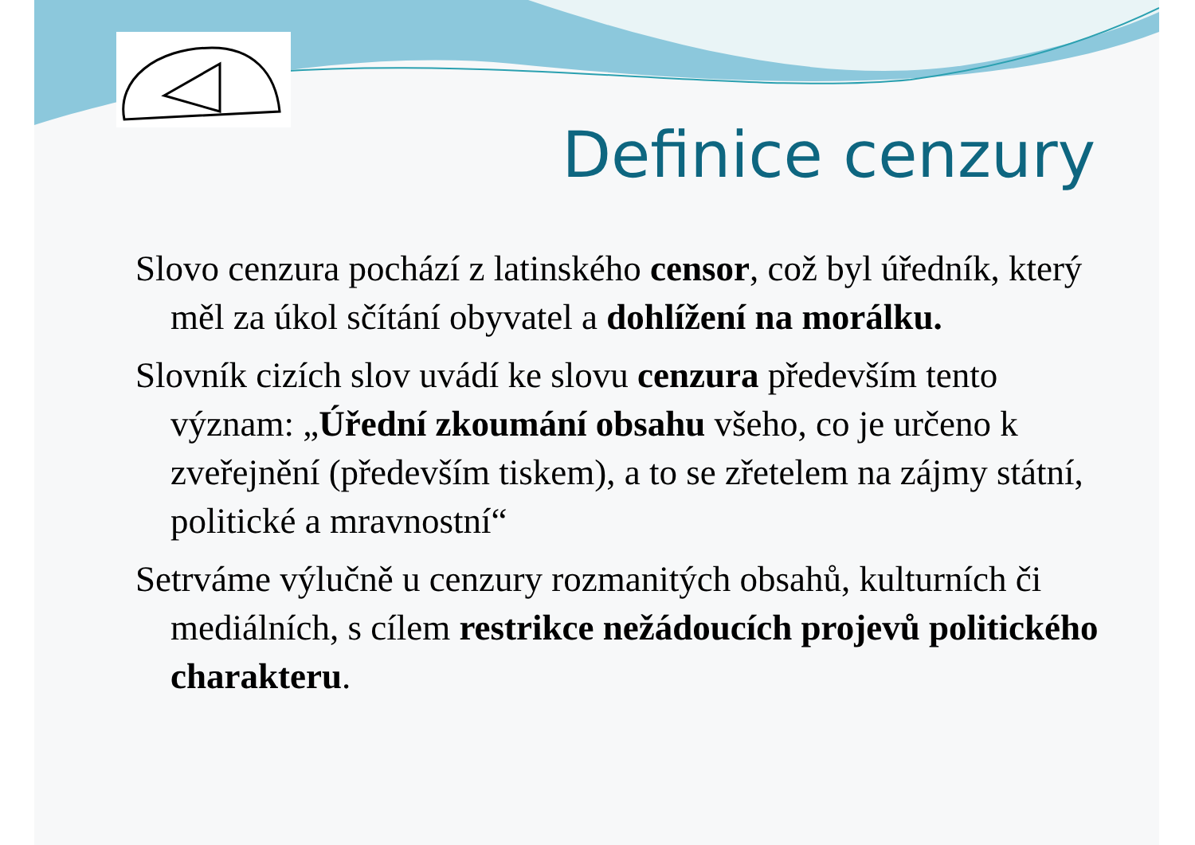Definice cenzury
Slovo cenzura pochází z latinského censor, což byl úředník, který měl za úkol sčítání obyvatel a dohlížení na morálku.
Slovník cizích slov uvádí ke slovu cenzura především tento význam: „Úřední zkoumání obsahu všeho, co je určeno k zveřejnění (především tiskem), a to se zřetelem na zájmy státní, politické a mravnostní“
Setrváme výlučně u cenzury rozmanitých obsahů, kulturních či mediálních, s cílem restrikce nežádoucích projevů politického charakteru.